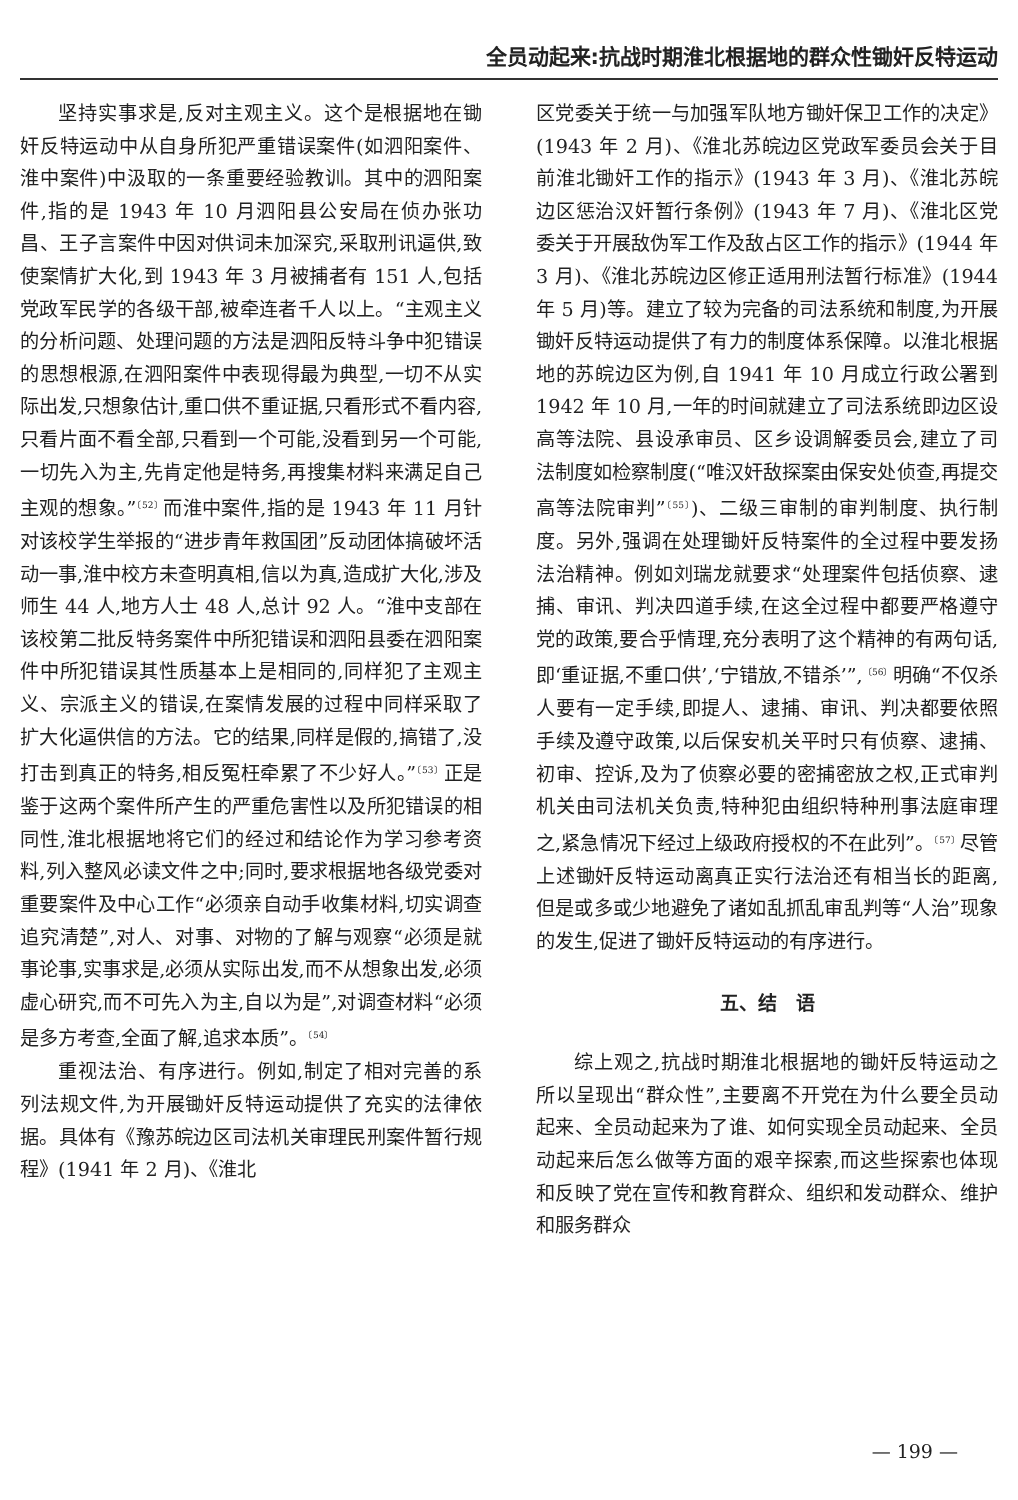全员动起来:抗战时期淮北根据地的群众性锄奸反特运动
坚持实事求是,反对主观主义。这个是根据地在锄奸反特运动中从自身所犯严重错误案件(如泗阳案件、淮中案件)中汲取的一条重要经验教训。其中的泗阳案件,指的是 1943 年 10 月泗阳县公安局在侦办张功昌、王子言案件中因对供词未加深究,采取刑讯逼供,致使案情扩大化,到 1943 年 3 月被捕者有 151 人,包括党政军民学的各级干部,被牵连者千人以上。“主观主义的分析问题、处理问题的方法是泗阳反特斗争中犯错误的思想根源,在泗阳案件中表现得最为典型,一切不从实际出发,只想象估计,重口供不重证据,只看形式不看内容,只看片面不看全部,只看到一个可能,没看到另一个可能,一切先入为主,先肯定他是特务,再搜集材料来满足自己主观的想象。”<sup>〔52〕</sup>而淮中案件,指的是 1943 年 11 月针对该校学生举报的“进步青年救国团”反动团体搞破坏活动一事,淮中校方未查明真相,信以为真,造成扩大化,涉及师生 44 人,地方人士 48 人,总计 92 人。“淮中支部在该校第二批反特务案件中所犯错误和泗阳县委在泗阳案件中所犯错误其性质基本上是相同的,同样犯了主观主义、宗派主义的错误,在案情发展的过程中同样采取了扩大化逼供信的方法。它的结果,同样是假的,搞错了,没打击到真正的特务,相反冤枉牵累了不少好人。”<sup>〔53〕</sup>正是鉴于这两个案件所产生的严重危害性以及所犯错误的相同性,淮北根据地将它们的经过和结论作为学习参考资料,列入整风必读文件之中;同时,要求根据地各级党委对重要案件及中心工作“必须亲自动手收集材料,切实调查追究清楚”,对人、对事、对物的了解与观察“必须是就事论事,实事求是,必须从实际出发,而不从想象出发,必须虚心研究,而不可先入为主,自以为是”,对调查材料“必须是多方考查,全面了解,追求本质”。<sup>〔54〕</sup>
重视法治、有序进行。例如,制定了相对完善的系列法规文件,为开展锄奸反特运动提供了充实的法律依据。具体有《豫苏皖边区司法机关审理民刑案件暂行规程》(1941 年 2 月)、《淮北
区党委关于统一与加强军队地方锄奸保卫工作的决定》(1943 年 2 月)、《淮北苏皖边区党政军委员会关于目前淮北锄奸工作的指示》(1943 年 3 月)、《淮北苏皖边区惩治汉奸暂行条例》(1943 年 7 月)、《淮北区党委关于开展敌伪军工作及敌占区工作的指示》(1944 年 3 月)、《淮北苏皖边区修正适用刑法暂行标准》(1944 年 5 月)等。建立了较为完备的司法系统和制度,为开展锄奸反特运动提供了有力的制度体系保障。以淮北根据地的苏皖边区为例,自 1941 年 10 月成立行政公署到 1942 年 10 月,一年的时间就建立了司法系统即边区设高等法院、县设承审员、区乡设调解委员会,建立了司法制度如检察制度(“唯汉奸敌探案由保安处侦查,再提交高等法院审判”<sup>〔55〕</sup>)、二级三审制的审判制度、执行制度。另外,强调在处理锄奸反特案件的全过程中要发扬法治精神。例如刘瑞龙就要求“处理案件包括侦察、逮捕、审讯、判决四道手续,在这全过程中都要严格遵守党的政策,要合乎情理,充分表明了这个精神的有两句话,即‘重证据,不重口供’,‘宁错放,不错杀’”,<sup>〔56〕</sup>明确“不仅杀人要有一定手续,即提人、逮捕、审讯、判决都要依照手续及遵守政策,以后保安机关平时只有侦察、逮捕、初审、控诉,及为了侦察必要的密捕密放之权,正式审判机关由司法机关负责,特种犯由组织特种刑事法庭审理之,紧急情况下经过上级政府授权的不在此列”。<sup>〔57〕</sup>尽管上述锄奸反特运动离真正实行法治还有相当长的距离,但是或多或少地避免了诸如乱抓乱审乱判等“人治”现象的发生,促进了锄奸反特运动的有序进行。
五、结　语
综上观之,抗战时期淮北根据地的锄奸反特运动之所以呈现出“群众性”,主要离不开党在为什么要全员动起来、全员动起来为了谁、如何实现全员动起来、全员动起来后怎么做等方面的艰辛探索,而这些探索也体现和反映了党在宣传和教育群众、组织和发动群众、维护和服务群众
— 199 —